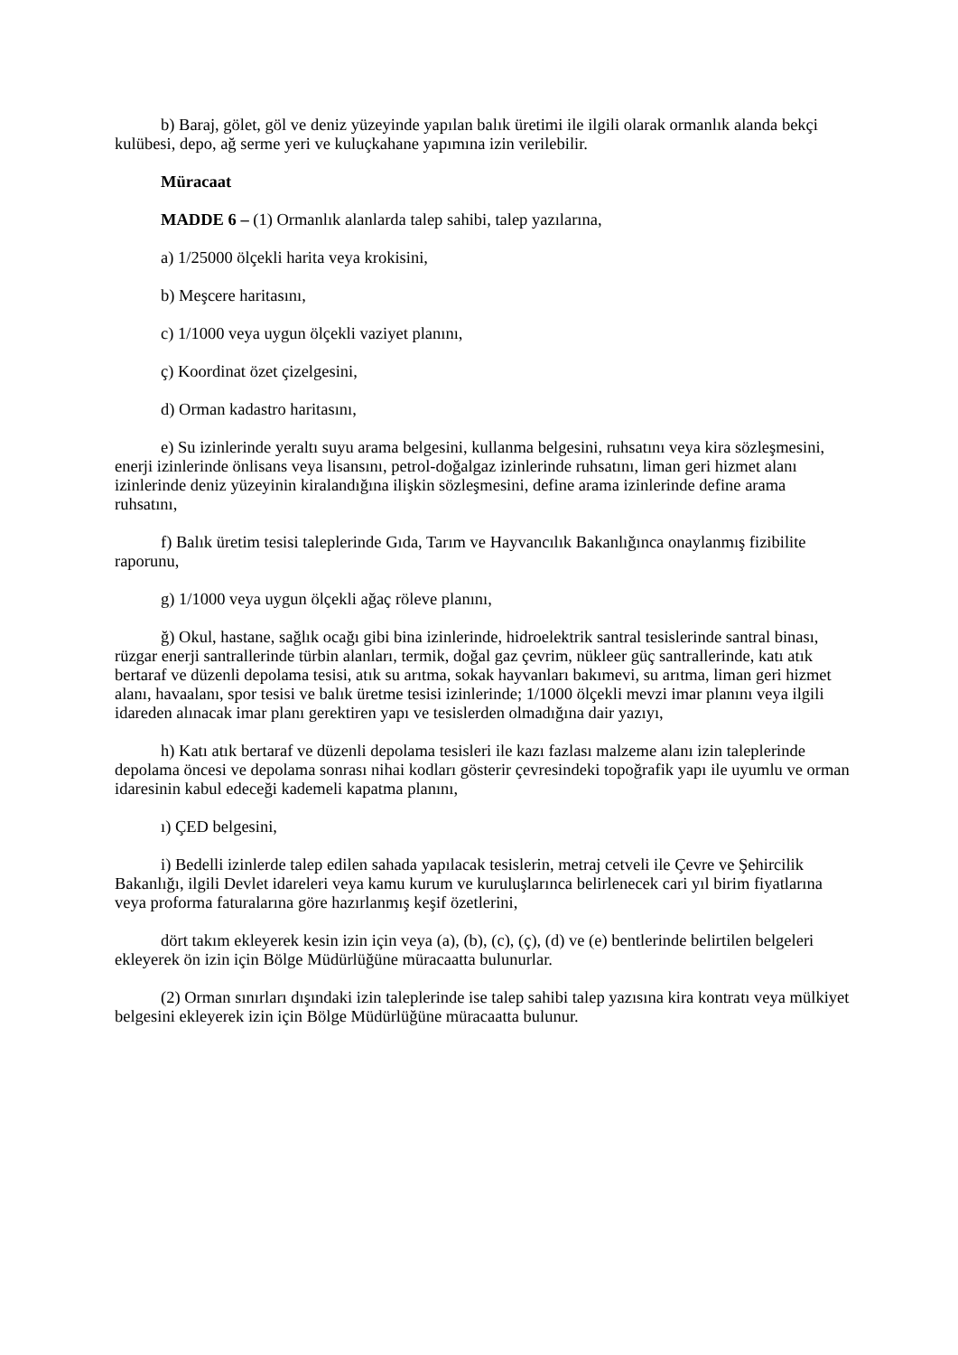b) Baraj, gölet, göl ve deniz yüzeyinde yapılan balık üretimi ile ilgili olarak ormanlık alanda bekçi kulübesi, depo, ağ serme yeri ve kuluçkahane yapımına izin verilebilir.
Müracaat
MADDE 6 – (1) Ormanlık alanlarda talep sahibi, talep yazılarına,
a) 1/25000 ölçekli harita veya krokisini,
b) Meşcere haritasını,
c) 1/1000 veya uygun ölçekli vaziyet planını,
ç) Koordinat özet çizelgesini,
d) Orman kadastro haritasını,
e) Su izinlerinde yeraltı suyu arama belgesini, kullanma belgesini, ruhsatını veya kira sözleşmesini, enerji izinlerinde önlisans veya lisansını, petrol-doğalgaz izinlerinde ruhsatını, liman geri hizmet alanı izinlerinde deniz yüzeyinin kiralandığına ilişkin sözleşmesini, define arama izinlerinde define arama ruhsatını,
f) Balık üretim tesisi taleplerinde Gıda, Tarım ve Hayvancılık Bakanlığınca onaylanmış fizibilite raporunu,
g) 1/1000 veya uygun ölçekli ağaç röleve planını,
ğ) Okul, hastane, sağlık ocağı gibi bina izinlerinde, hidroelektrik santral tesislerinde santral binası, rüzgar enerji santrallerinde türbin alanları, termik, doğal gaz çevrim, nükleer güç santrallerinde, katı atık bertaraf ve düzenli depolama tesisi, atık su arıtma, sokak hayvanları bakımevi, su arıtma, liman geri hizmet alanı, havaalanı, spor tesisi ve balık üretme tesisi izinlerinde; 1/1000 ölçekli mevzi imar planını veya ilgili idareden alınacak imar planı gerektiren yapı ve tesislerden olmadığına dair yazıyı,
h) Katı atık bertaraf ve düzenli depolama tesisleri ile kazı fazlası malzeme alanı izin taleplerinde depolama öncesi ve depolama sonrası nihai kodları gösterir çevresindeki topoğrafik yapı ile uyumlu ve orman idaresinin kabul edeceği kademeli kapatma planını,
ı) ÇED belgesini,
i) Bedelli izinlerde talep edilen sahada yapılacak tesislerin, metraj cetveli ile Çevre ve Şehircilik Bakanlığı, ilgili Devlet idareleri veya kamu kurum ve kuruluşlarınca belirlenecek cari yıl birim fiyatlarına veya proforma faturalarına göre hazırlanmış keşif özetlerini,
dört takım ekleyerek kesin izin için veya (a), (b), (c), (ç), (d) ve (e) bentlerinde belirtilen belgeleri ekleyerek ön izin için Bölge Müdürlüğüne müracaatta bulunurlar.
(2) Orman sınırları dışındaki izin taleplerinde ise talep sahibi talep yazısına kira kontratı veya mülkiyet belgesini ekleyerek izin için Bölge Müdürlüğüne müracaatta bulunur.